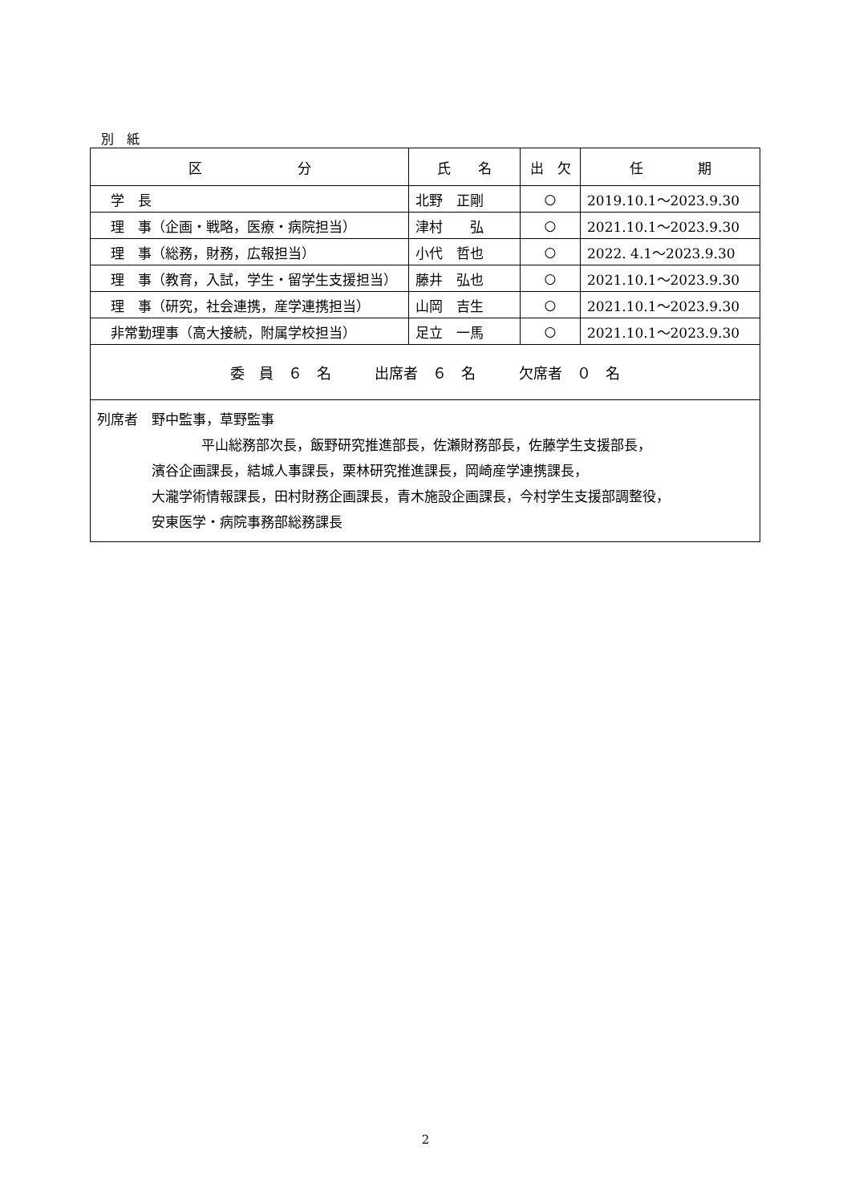別　紙
| 区 分 | 氏 名 | 出 欠 | 任 期 |
| --- | --- | --- | --- |
| 学 長 | 北野 正剛 | ○ | 2019.10.1～2023.9.30 |
| 理 事（企画・戦略，医療・病院担当） | 津村 弘 | ○ | 2021.10.1～2023.9.30 |
| 理 事（総務，財務，広報担当） | 小代 哲也 | ○ | 2022. 4.1～2023.9.30 |
| 理 事（教育，入試，学生・留学生支援担当） | 藤井 弘也 | ○ | 2021.10.1～2023.9.30 |
| 理 事（研究，社会連携，産学連携担当） | 山岡 吉生 | ○ | 2021.10.1～2023.9.30 |
| 非常勤理事（高大接続，附属学校担当） | 足立 一馬 | ○ | 2021.10.1～2023.9.30 |
| 委 員 ６ 名 出席者 ６ 名 欠席者 ０ 名 | | | |
| 列席者 野中監事，草野監事 平山総務部次長，飯野研究推進部長，佐瀬財務部長，佐藤学生支援部長， 濱谷企画課長，結城人事課長，栗林研究推進課長，岡崎産学連携課長， 大瀧学術情報課長，田村財務企画課長，青木施設企画課長，今村学生支援部調整役， 安東医学・病院事務部総務課長 | | | |
2